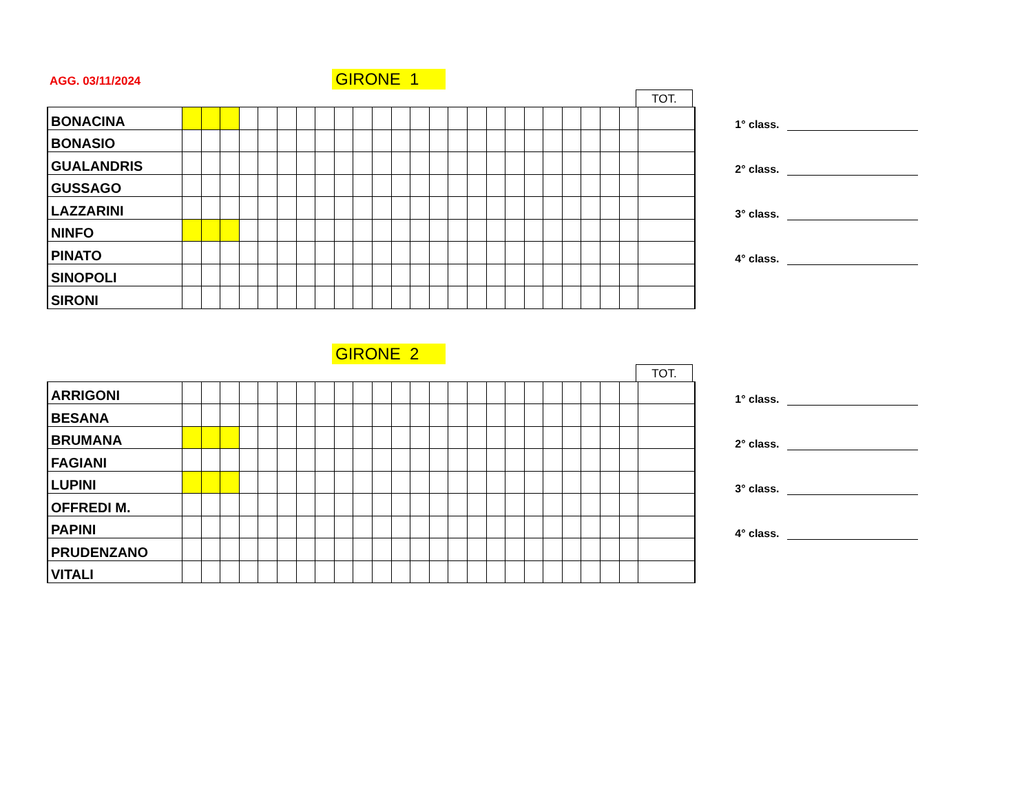AGG. 03/11/2024 GIRONE 1
TOT.
| BONACINA | | | | | | | | | | | | | | | | | | | | | | | | | |
| BONASIO | | | | | | | | | | | | | | | | | | | | | | | | | |
| GUALANDRIS | | | | | | | | | | | | | | | | | | | | | | | | | |
| GUSSAGO | | | | | | | | | | | | | | | | | | | | | | | | | |
| LAZZARINI | | | | | | | | | | | | | | | | | | | | | | | | | |
| NINFO | | | | | | | | | | | | | | | | | | | | | | | | | |
| PINATO | | | | | | | | | | | | | | | | | | | | | | | | | |
| SINOPOLI | | | | | | | | | | | | | | | | | | | | | | | | | |
| SIRONI | | | | | | | | | | | | | | | | | | | | | | | | | |
1° class.
2° class.
3° class.
4° class.
GIRONE 2
TOT.
| ARRIGONI | | | | | | | | | | | | | | | | | | | | | | | | | |
| BESANA | | | | | | | | | | | | | | | | | | | | | | | | | |
| BRUMANA | | | | | | | | | | | | | | | | | | | | | | | | | |
| FAGIANI | | | | | | | | | | | | | | | | | | | | | | | | | |
| LUPINI | | | | | | | | | | | | | | | | | | | | | | | | | |
| OFFREDI M. | | | | | | | | | | | | | | | | | | | | | | | | | |
| PAPINI | | | | | | | | | | | | | | | | | | | | | | | | | |
| PRUDENZANO | | | | | | | | | | | | | | | | | | | | | | | | | |
| VITALI | | | | | | | | | | | | | | | | | | | | | | | | | |
1° class.
2° class.
3° class.
4° class.